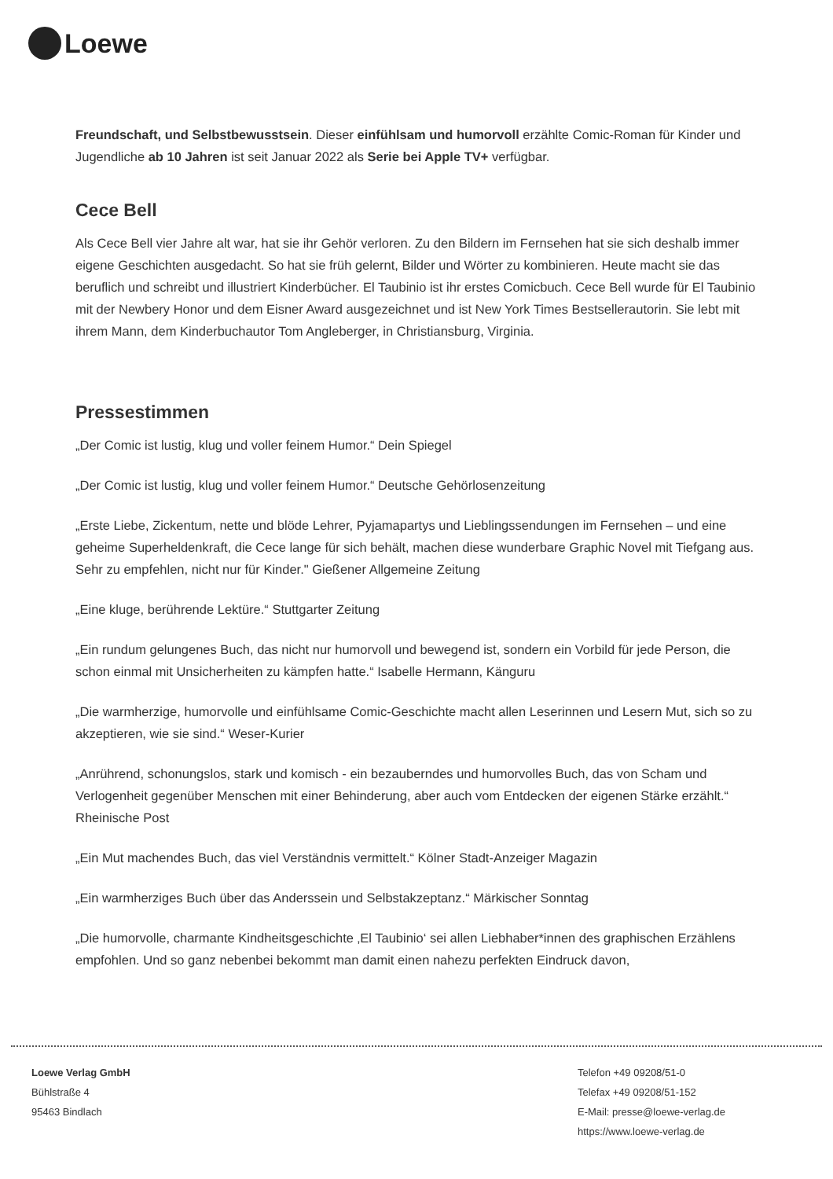Loewe
Freundschaft, und Selbstbewusstsein. Dieser einfühlsam und humorvoll erzählte Comic-Roman für Kinder und Jugendliche ab 10 Jahren ist seit Januar 2022 als Serie bei Apple TV+ verfügbar.
Cece Bell
Als Cece Bell vier Jahre alt war, hat sie ihr Gehör verloren. Zu den Bildern im Fernsehen hat sie sich deshalb immer eigene Geschichten ausgedacht. So hat sie früh gelernt, Bilder und Wörter zu kombinieren. Heute macht sie das beruflich und schreibt und illustriert Kinderbücher. El Taubinio ist ihr erstes Comicbuch. Cece Bell wurde für El Taubinio mit der Newbery Honor und dem Eisner Award ausgezeichnet und ist New York Times Bestsellerautorin. Sie lebt mit ihrem Mann, dem Kinderbuchautor Tom Angleberger, in Christiansburg, Virginia.
Pressestimmen
„Der Comic ist lustig, klug und voller feinem Humor.“ Dein Spiegel
„Der Comic ist lustig, klug und voller feinem Humor.“ Deutsche Gehörlosenzeitung
„Erste Liebe, Zickentum, nette und blöde Lehrer, Pyjamapartys und Lieblingssendungen im Fernsehen – und eine geheime Superheldenkraft, die Cece lange für sich behält, machen diese wunderbare Graphic Novel mit Tiefgang aus. Sehr zu empfehlen, nicht nur für Kinder." Gießener Allgemeine Zeitung
„Eine kluge, berührende Lektüre.“ Stuttgarter Zeitung
„Ein rundum gelungenes Buch, das nicht nur humorvoll und bewegend ist, sondern ein Vorbild für jede Person, die schon einmal mit Unsicherheiten zu kämpfen hatte.“ Isabelle Hermann, Känguru
„Die warmherzige, humorvolle und einfühlsame Comic-Geschichte macht allen Leserinnen und Lesern Mut, sich so zu akzeptieren, wie sie sind.“ Weser-Kurier
„Anrührend, schonungslos, stark und komisch - ein bezauberndes und humorvolles Buch, das von Scham und Verlogenheit gegenüber Menschen mit einer Behinderung, aber auch vom Entdecken der eigenen Stärke erzählt.“ Rheinische Post
„Ein Mut machendes Buch, das viel Verständnis vermittelt.“ Kölner Stadt-Anzeiger Magazin
„Ein warmherziges Buch über das Anderssein und Selbstakzeptanz.“ Märkischer Sonntag
„Die humorvolle, charmante Kindheitsgeschichte ‚El Taubinio‘ sei allen Liebhaber*innen des graphischen Erzählens empfohlen. Und so ganz nebenbei bekommt man damit einen nahezu perfekten Eindruck davon,
Loewe Verlag GmbH
Bühlstraße 4
95463 Bindlach
Telefon +49 09208/51-0
Telefax +49 09208/51-152
E-Mail: presse@loewe-verlag.de
https://www.loewe-verlag.de